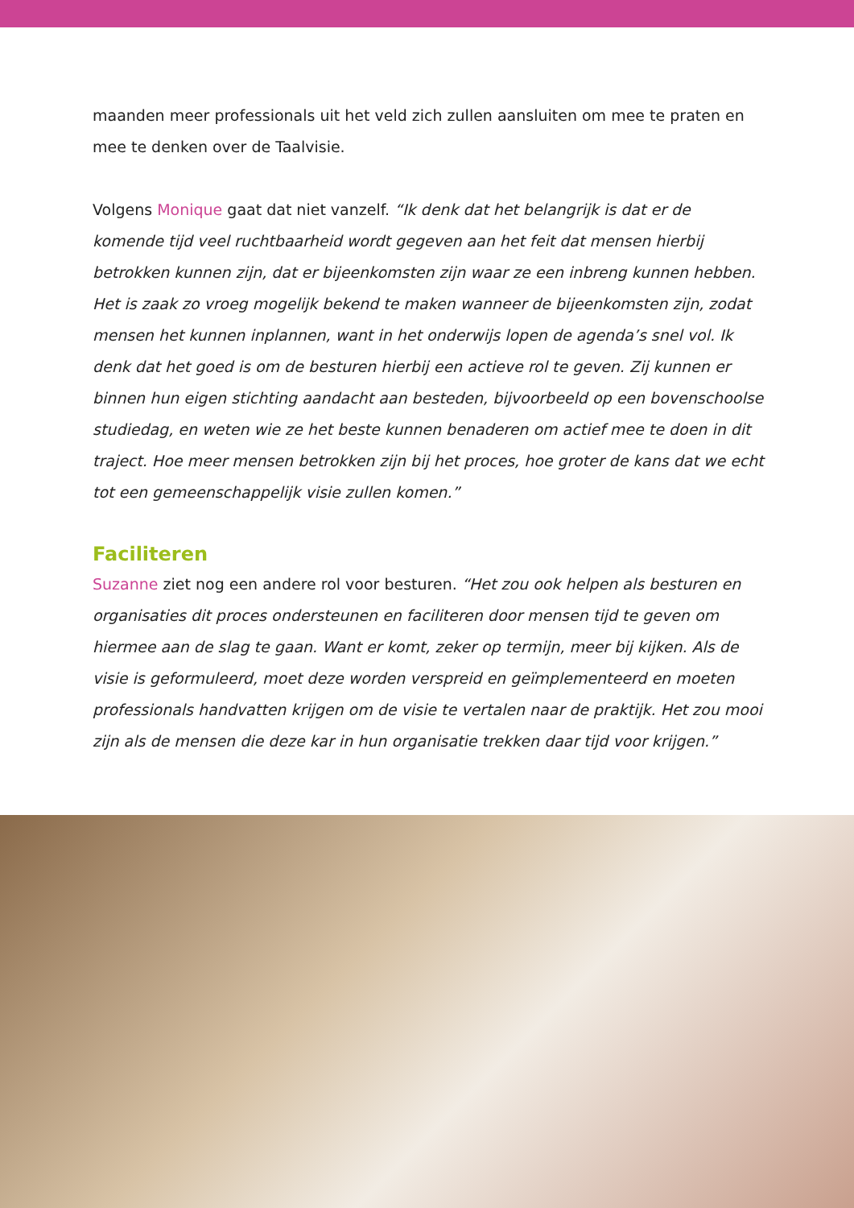maanden meer professionals uit het veld zich zullen aansluiten om mee te praten en mee te denken over de Taalvisie.
Volgens Monique gaat dat niet vanzelf. “Ik denk dat het belangrijk is dat er de komende tijd veel ruchtbaarheid wordt gegeven aan het feit dat mensen hierbij betrokken kunnen zijn, dat er bijeenkomsten zijn waar ze een inbreng kunnen hebben. Het is zaak zo vroeg mogelijk bekend te maken wanneer de bijeenkomsten zijn, zodat mensen het kunnen inplannen, want in het onderwijs lopen de agenda’s snel vol. Ik denk dat het goed is om de besturen hierbij een actieve rol te geven. Zij kunnen er binnen hun eigen stichting aandacht aan besteden, bijvoorbeeld op een bovenschoolse studiedag, en weten wie ze het beste kunnen benaderen om actief mee te doen in dit traject. Hoe meer mensen betrokken zijn bij het proces, hoe groter de kans dat we echt tot een gemeenschappelijk visie zullen komen.”
Faciliteren
Suzanne ziet nog een andere rol voor besturen. “Het zou ook helpen als besturen en organisaties dit proces ondersteunen en faciliteren door mensen tijd te geven om hiermee aan de slag te gaan. Want er komt, zeker op termijn, meer bij kijken. Als de visie is geformuleerd, moet deze worden verspreid en geïmplementeerd en moeten professionals handvatten krijgen om de visie te vertalen naar de praktijk. Het zou mooi zijn als de mensen die deze kar in hun organisatie trekken daar tijd voor krijgen.”